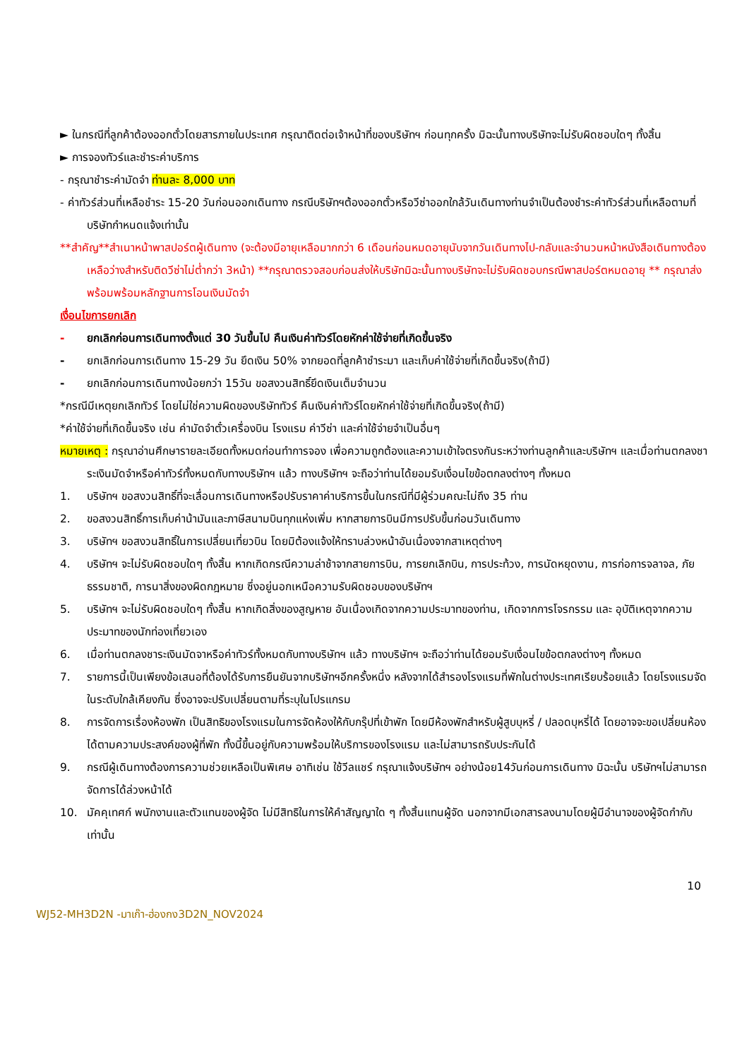► ในกรณีที่ลูกค้าต้องออกตั๋วโดยสารภายในประเทศ กรุณาติดต่อเจ้าหน้าที่ของบริษัทฯ ก่อนทุกครั้ง มิฉะนั้นทางบริษัทจะไม่รับผิดชอบใดๆ ทั้งสิ้น
► การจองทัวร์และชำระค่าบริการ
- กรุณาชำระค่ามัดจำ ท่านละ 8,000 บาท
- ค่าทัวร์ส่วนที่เหลือชำระ 15-20 วันก่อนออกเดินทาง กรณีบริษัทฯต้องออกตั๋วหรือวีซ่าออกใกล้วันเดินทางท่านจำเป็นต้องชำระค่าทัวร์ส่วนที่เหลือตามที่บริษัทกำหนดแจ้งเท่านั้น
**สำคัญ**สำเนาหน้าพาสปอร์ตผู้เดินทาง (จะต้องมีอายุเหลือมากกว่า 6 เดือนก่อนหมดอายุนับจากวันเดินทางไป-กลับและจำนวนหน้าหนังสือเดินทางต้องเหลือว่างสำหรับติดวีซ่าไม่ต่ำกว่า 3หน้า) **กรุณาตรวจสอบก่อนส่งให้บริษัทมิฉะนั้นทางบริษัทจะไม่รับผิดชอบกรณีพาสปอร์ตหมดอายุ ** กรุณาส่งพร้อมพร้อมหลักฐานการโอนเงินมัดจำ
เงื่อนไขการยกเลิก
- ยกเลิกก่อนการเดินทางตั้งแต่ 30 วันขึ้นไป คืนเงินค่าทัวร์โดยหักค่าใช้จ่ายที่เกิดขึ้นจริง
- ยกเลิกก่อนการเดินทาง 15-29 วัน ยึดเงิน 50% จากยอดที่ลูกค้าชำระมา และเก็บค่าใช้จ่ายที่เกิดขึ้นจริง(ถ้ามี)
- ยกเลิกก่อนการเดินทางน้อยกว่า 15วัน ขอสงวนสิทธิ์ยึดเงินเต็มจำนวน
*กรณีมีเหตุยกเลิกทัวร์ โดยไม่ใช่ความผิดของบริษัททัวร์ คืนเงินค่าทัวร์โดยหักค่าใช้จ่ายที่เกิดขึ้นจริง(ถ้ามี)
*ค่าใช้จ่ายที่เกิดขึ้นจริง เช่น ค่ามัดจำตั๋วเครื่องบิน โรงแรม ค่าวีซ่า และค่าใช้จ่ายจำเป็นอื่นๆ
หมายเหตุ : กรุณาอ่านศึกษารายละเอียดทั้งหมดก่อนทำการจอง เพื่อความถูกต้องและความเข้าใจตรงกันระหว่างท่านลูกค้าและบริษัทฯ และเมื่อท่านตกลงชาระเงินมัดจำหรือค่าทัวร์ทั้งหมดกับทางบริษัทฯ แล้ว ทางบริษัทฯ จะถือว่าท่านได้ยอมรับเงื่อนไขข้อตกลงต่างๆ ทั้งหมด
1. บริษัทฯ ขอสงวนสิทธิ์ที่จะเลื่อนการเดินทางหรือปรับราคาค่าบริการขึ้นในกรณีที่มีผู้ร่วมคณะไม่ถึง 35 ท่าน
2. ขอสงวนสิทธิ์การเก็บค่าน้ามันและภาษีสนามบินทุกแห่งเพิ่ม หากสายการบินมีการปรับขึ้นก่อนวันเดินทาง
3. บริษัทฯ ขอสงวนสิทธิ์ในการเปลี่ยนเที่ยวบิน โดยมิต้องแจ้งให้ทราบล่วงหน้าอันเนื่องจากสาเหตุต่างๆ
4. บริษัทฯ จะไม่รับผิดชอบใดๆ ทั้งสิ้น หากเกิดกรณีความล่าช้าจากสายการบิน, การยกเลิกบิน, การประท้วง, การนัดหยุดงาน, การก่อการจลาจล, ภัยธรรมชาติ, การนาสิ่งของผิดกฎหมาย ซึ่งอยู่นอกเหนือความรับผิดชอบของบริษัทฯ
5. บริษัทฯ จะไม่รับผิดชอบใดๆ ทั้งสิ้น หากเกิดสิ่งของสูญหาย อันเนื่องเกิดจากความประมาทของท่าน, เกิดจากการโจรกรรม และ อุบัติเหตุจากความประมาทของนักท่องเที่ยวเอง
6. เมื่อท่านตกลงชาระเงินมัดจาหรือค่าทัวร์ทั้งหมดกับทางบริษัทฯ แล้ว ทางบริษัทฯ จะถือว่าท่านได้ยอมรับเงื่อนไขข้อตกลงต่างๆ ทั้งหมด
7. รายการนี้เป็นเพียงข้อเสนอที่ต้องได้รับการยืนยันจากบริษัทฯอีกครั้งหนึ่ง หลังจากได้สำรองโรงแรมที่พักในต่างประเทศเรียบร้อยแล้ว โดยโรงแรมจัดในระดับใกล้เคียงกัน ซึ่งอาจจะปรับเปลี่ยนตามที่ระบุในโปรแกรม
8. การจัดการเรื่องห้องพัก เป็นสิทธิของโรงแรมในการจัดห้องให้กับกรุ๊ปที่เข้าพัก โดยมีห้องพักสำหรับผู้สูบบุหรี่ / ปลอดบุหรี่ได้ โดยอาจจะขอเปลี่ยนห้องได้ตามความประสงค์ของผู้ที่พัก ทั้งนี้ขึ้นอยู่กับความพร้อมให้บริการของโรงแรม และไม่สามารถรับประกันได้
9. กรณีผู้เดินทางต้องการความช่วยเหลือเป็นพิเศษ อาทิเช่น ใช้วีลแชร์ กรุณาแจ้งบริษัทฯ อย่างน้อย14วันก่อนการเดินทาง มิฉะนั้น บริษัทฯไม่สามารถจัดการได้ล่วงหน้าได้
10. มัคคุเทศก์ พนักงานและตัวแทนของผู้จัด ไม่มีสิทธิในการให้คำสัญญาใด ๆ ทั้งสิ้นแทนผู้จัด นอกจากมีเอกสารลงนามโดยผู้มีอำนาจของผู้จัดกำกับเท่านั้น
10
WJ52-MH3D2N -มาเก๊า-ฮ่องกง3D2N_NOV2024